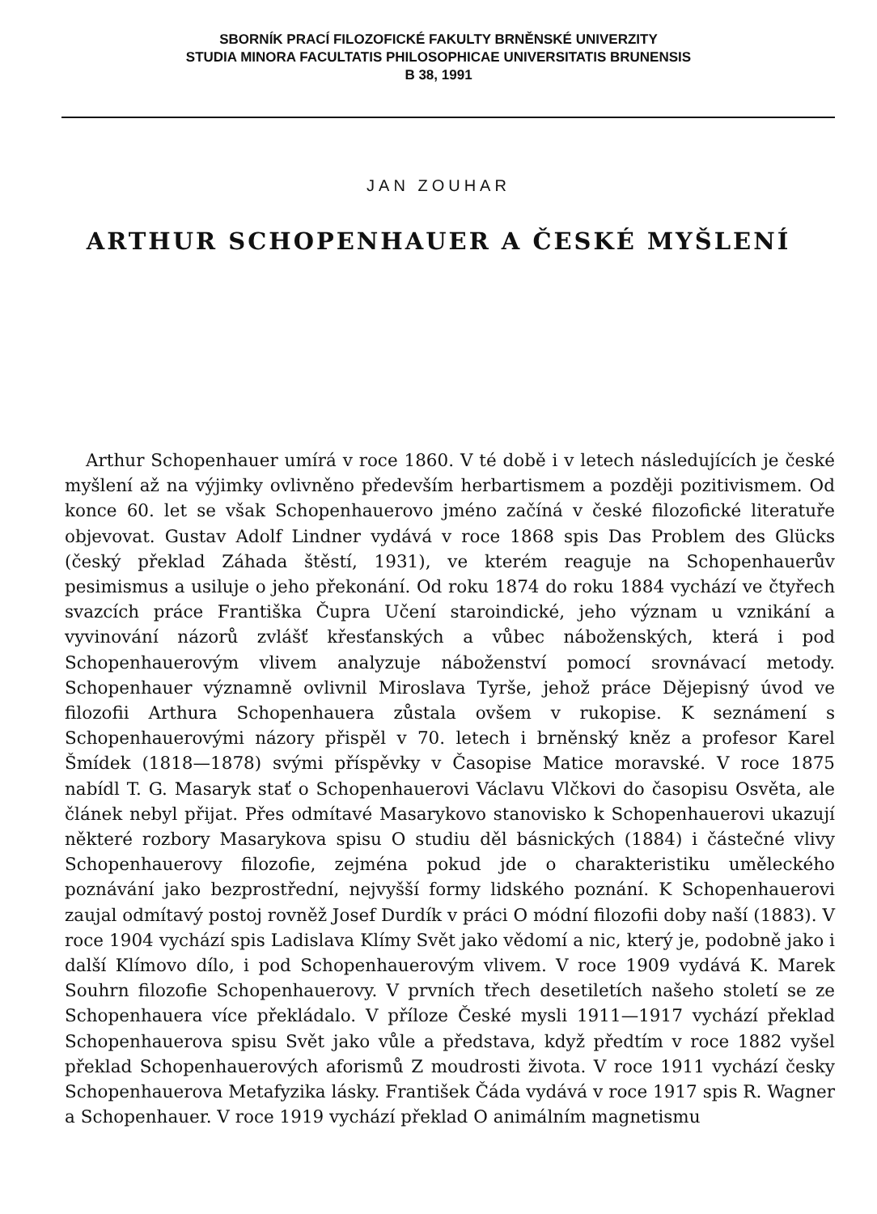SBORNÍK PRACÍ FILOZOFICKÉ FAKULTY BRNĚNSKÉ UNIVERZITY
STUDIA MINORA FACULTATIS PHILOSOPHICAE UNIVERSITATIS BRUNENSIS
B 38, 1991
JAN ZOUHAR
ARTHUR SCHOPENHAUER A ČESKÉ MYŠLENÍ
Arthur Schopenhauer umírá v roce 1860. V té době i v letech následujících je české myšlení až na výjimky ovlivněno především herbartismem a později pozitivismem. Od konce 60. let se však Schopenhauerovo jméno začíná v české filozofické literatuře objevovat. Gustav Adolf Lindner vydává v roce 1868 spis Das Problem des Glücks (český překlad Záhada štěstí, 1931), ve kterém reaguje na Schopenhauerův pesimismus a usiluje o jeho překonání. Od roku 1874 do roku 1884 vychází ve čtyřech svazcích práce Františka Čupra Učení staroindické, jeho význam u vznikání a vyvinování názorů zvlášť křesťanských a vůbec náboženských, která i pod Schopenhauerovým vlivem analyzuje náboženství pomocí srovnávací metody. Schopenhauer významně ovlivnil Miroslava Tyrše, jehož práce Dějepisný úvod ve filozofii Arthura Schopenhauera zůstala ovšem v rukopise. K seznámení s Schopenhauerovými názory přispěl v 70. letech i brněnský kněz a profesor Karel Šmídek (1818—1878) svými příspěvky v Časopise Matice moravské. V roce 1875 nabídl T. G. Masaryk stať o Schopenhauerovi Václavu Vlčkovi do časopisu Osvěta, ale článek nebyl přijat. Přes odmítavé Masarykovo stanovisko k Schopenhauerovi ukazují některé rozbory Masarykova spisu O studiu děl básnických (1884) i částečné vlivy Schopenhauerovy filozofie, zejména pokud jde o charakteristiku uměleckého poznávání jako bezprostřední, nejvyšší formy lidského poznání. K Schopenhauerovi zaujal odmítavý postoj rovněž Josef Durdík v práci O módní filozofii doby naší (1883). V roce 1904 vychází spis Ladislava Klímy Svět jako vědomí a nic, který je, podobně jako i další Klímovo dílo, i pod Schopenhauerovým vlivem. V roce 1909 vydává K. Marek Souhrn filozofie Schopenhauerovy. V prvních třech desetiletích našeho století se ze Schopenhauera více překládalo. V příloze České mysli 1911—1917 vychází překlad Schopenhauerova spisu Svět jako vůle a představa, když předtím v roce 1882 vyšel překlad Schopenhauerových aforismů Z moudrosti života. V roce 1911 vychází česky Schopenhauerova Metafyzika lásky. František Čáda vydává v roce 1917 spis R. Wagner a Schopenhauer. V roce 1919 vychází překlad O animálním magnetismu